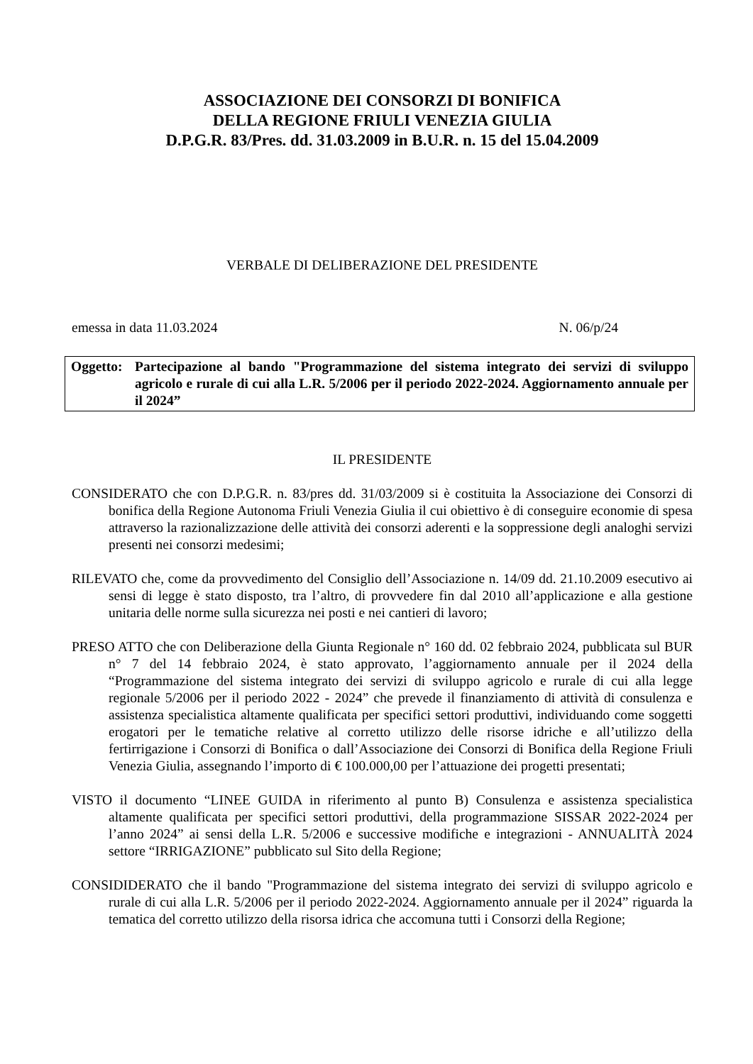ASSOCIAZIONE DEI CONSORZI DI BONIFICA
DELLA REGIONE FRIULI VENEZIA GIULIA
D.P.G.R. 83/Pres. dd. 31.03.2009 in B.U.R. n. 15 del 15.04.2009
VERBALE DI DELIBERAZIONE DEL PRESIDENTE
emessa in data 11.03.2024 N. 06/p/24
Oggetto: Partecipazione al bando "Programmazione del sistema integrato dei servizi di sviluppo agricolo e rurale di cui alla L.R. 5/2006 per il periodo 2022-2024. Aggiornamento annuale per il 2024”
IL PRESIDENTE
CONSIDERATO che con D.P.G.R. n. 83/pres dd. 31/03/2009 si è costituita la Associazione dei Consorzi di bonifica della Regione Autonoma Friuli Venezia Giulia il cui obiettivo è di conseguire economie di spesa attraverso la razionalizzazione delle attività dei consorzi aderenti e la soppressione degli analoghi servizi presenti nei consorzi medesimi;
RILEVATO che, come da provvedimento del Consiglio dell’Associazione n. 14/09 dd. 21.10.2009 esecutivo ai sensi di legge è stato disposto, tra l’altro, di provvedere fin dal 2010 all’applicazione e alla gestione unitaria delle norme sulla sicurezza nei posti e nei cantieri di lavoro;
PRESO ATTO che con Deliberazione della Giunta Regionale n° 160 dd. 02 febbraio 2024, pubblicata sul BUR n° 7 del 14 febbraio 2024, è stato approvato, l’aggiornamento annuale per il 2024 della “Programmazione del sistema integrato dei servizi di sviluppo agricolo e rurale di cui alla legge regionale 5/2006 per il periodo 2022 - 2024” che prevede il finanziamento di attività di consulenza e assistenza specialistica altamente qualificata per specifici settori produttivi, individuando come soggetti erogatori per le tematiche relative al corretto utilizzo delle risorse idriche e all’utilizzo della fertirrigazione i Consorzi di Bonifica o dall’Associazione dei Consorzi di Bonifica della Regione Friuli Venezia Giulia, assegnando l’importo di € 100.000,00 per l’attuazione dei progetti presentati;
VISTO il documento “LINEE GUIDA in riferimento al punto B) Consulenza e assistenza specialistica altamente qualificata per specifici settori produttivi, della programmazione SISSAR 2022-2024 per l’anno 2024” ai sensi della L.R. 5/2006 e successive modifiche e integrazioni - ANNUALITÀ 2024 settore “IRRIGAZIONE” pubblicato sul Sito della Regione;
CONSIDIDERATO che il bando "Programmazione del sistema integrato dei servizi di sviluppo agricolo e rurale di cui alla L.R. 5/2006 per il periodo 2022-2024. Aggiornamento annuale per il 2024” riguarda la tematica del corretto utilizzo della risorsa idrica che accomuna tutti i Consorzi della Regione;